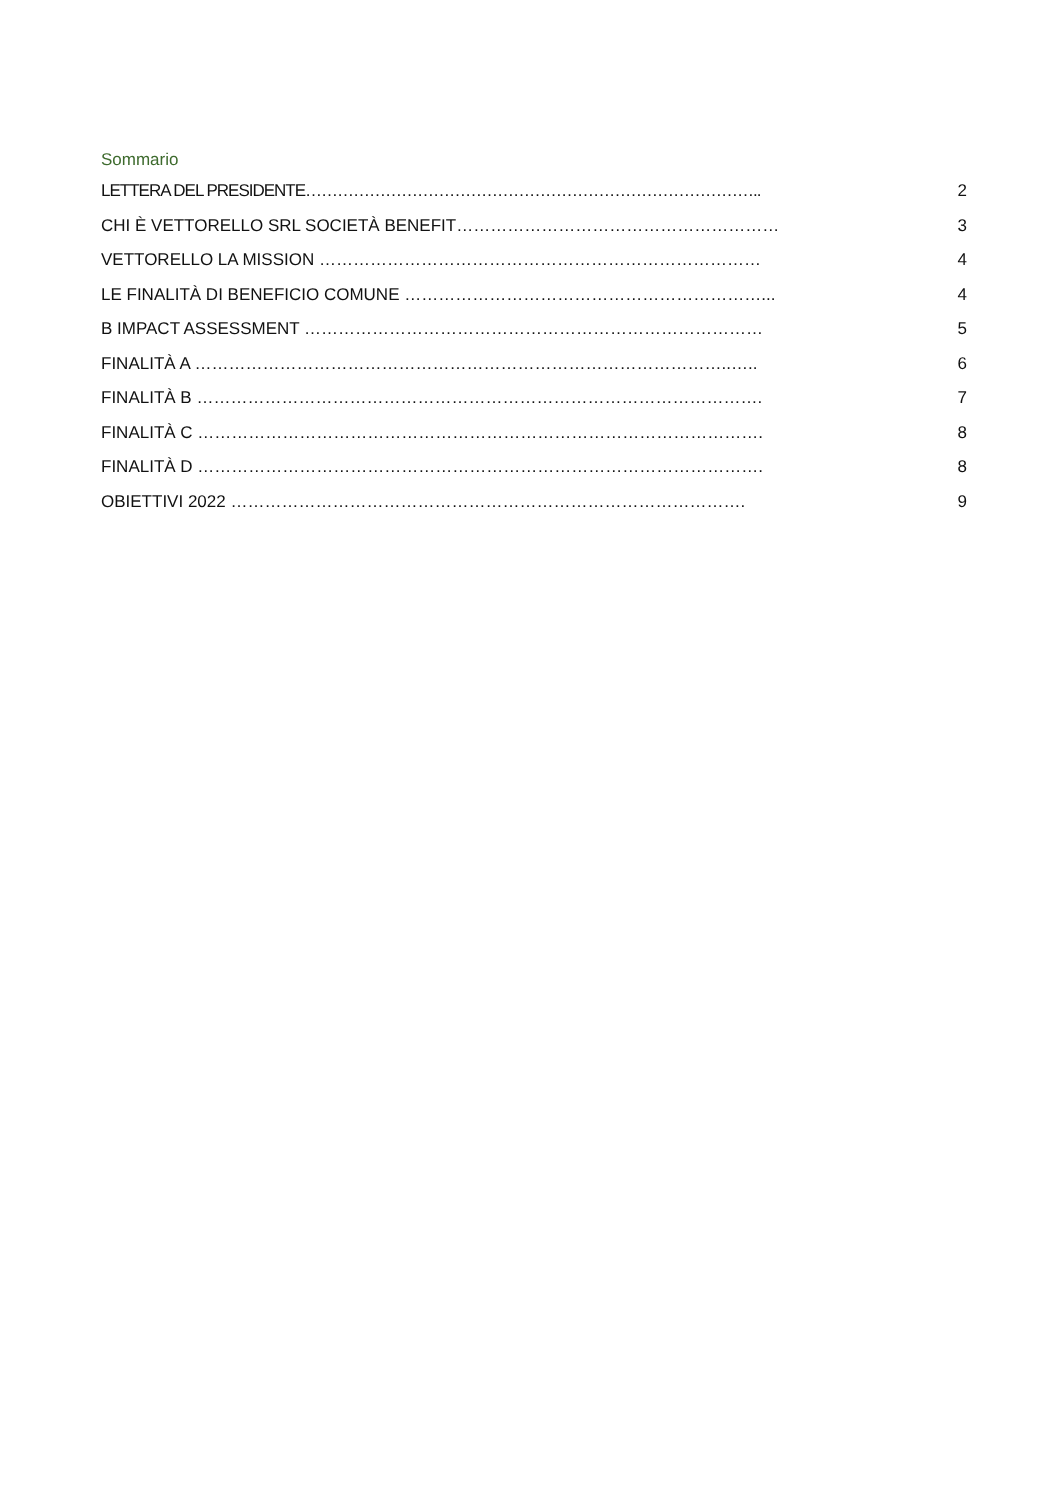Sommario
LETTERA DEL PRESIDENTE………………………………………………………………………….. 2
CHI È VETTORELLO SRL SOCIETÀ BENEFIT………………………………………………… 3
VETTORELLO LA MISSION …………………………………………………………………… 4
LE FINALITÀ DI BENEFICIO COMUNE ………………………………………………………... 4
B IMPACT ASSESSMENT ……………………………………………………………………… 5
FINALITÀ A …………………………………………………………………………………..….. 6
FINALITÀ B ………………………………………………………………………………………. 7
FINALITÀ C ………………………………………………………………………………………. 8
FINALITÀ D ………………………………………………………………………………………. 8
OBIETTIVI 2022 ………………………………………………………………………………. 9